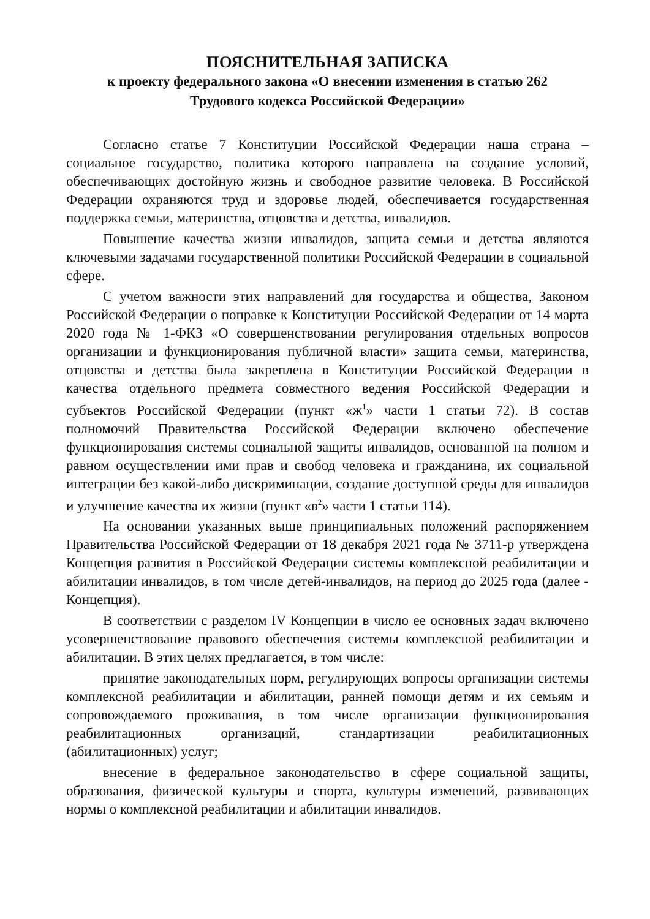ПОЯСНИТЕЛЬНАЯ ЗАПИСКА
к проекту федерального закона «О внесении изменения в статью 262
Трудового кодекса Российской Федерации»
Согласно статье 7 Конституции Российской Федерации наша страна – социальное государство, политика которого направлена на создание условий, обеспечивающих достойную жизнь и свободное развитие человека. В Российской Федерации охраняются труд и здоровье людей, обеспечивается государственная поддержка семьи, материнства, отцовства и детства, инвалидов.
Повышение качества жизни инвалидов, защита семьи и детства являются ключевыми задачами государственной политики Российской Федерации в социальной сфере.
С учетом важности этих направлений для государства и общества, Законом Российской Федерации о поправке к Конституции Российской Федерации от 14 марта 2020 года № 1-ФКЗ «О совершенствовании регулирования отдельных вопросов организации и функционирования публичной власти» защита семьи, материнства, отцовства и детства была закреплена в Конституции Российской Федерации в качества отдельного предмета совместного ведения Российской Федерации и субъектов Российской Федерации (пункт «ж<sup>1</sup>» части 1 статьи 72). В состав полномочий Правительства Российской Федерации включено обеспечение функционирования системы социальной защиты инвалидов, основанной на полном и равном осуществлении ими прав и свобод человека и гражданина, их социальной интеграции без какой-либо дискриминации, создание доступной среды для инвалидов и улучшение качества их жизни (пункт «в<sup>2</sup>» части 1 статьи 114).
На основании указанных выше принципиальных положений распоряжением Правительства Российской Федерации от 18 декабря 2021 года № 3711-р утверждена Концепция развития в Российской Федерации системы комплексной реабилитации и абилитации инвалидов, в том числе детей-инвалидов, на период до 2025 года (далее - Концепция).
В соответствии с разделом IV Концепции в число ее основных задач включено усовершенствование правового обеспечения системы комплексной реабилитации и абилитации. В этих целях предлагается, в том числе:
принятие законодательных норм, регулирующих вопросы организации системы комплексной реабилитации и абилитации, ранней помощи детям и их семьям и сопровождаемого проживания, в том числе организации функционирования реабилитационных организаций, стандартизации реабилитационных (абилитационных) услуг;
внесение в федеральное законодательство в сфере социальной защиты, образования, физической культуры и спорта, культуры изменений, развивающих нормы о комплексной реабилитации и абилитации инвалидов.